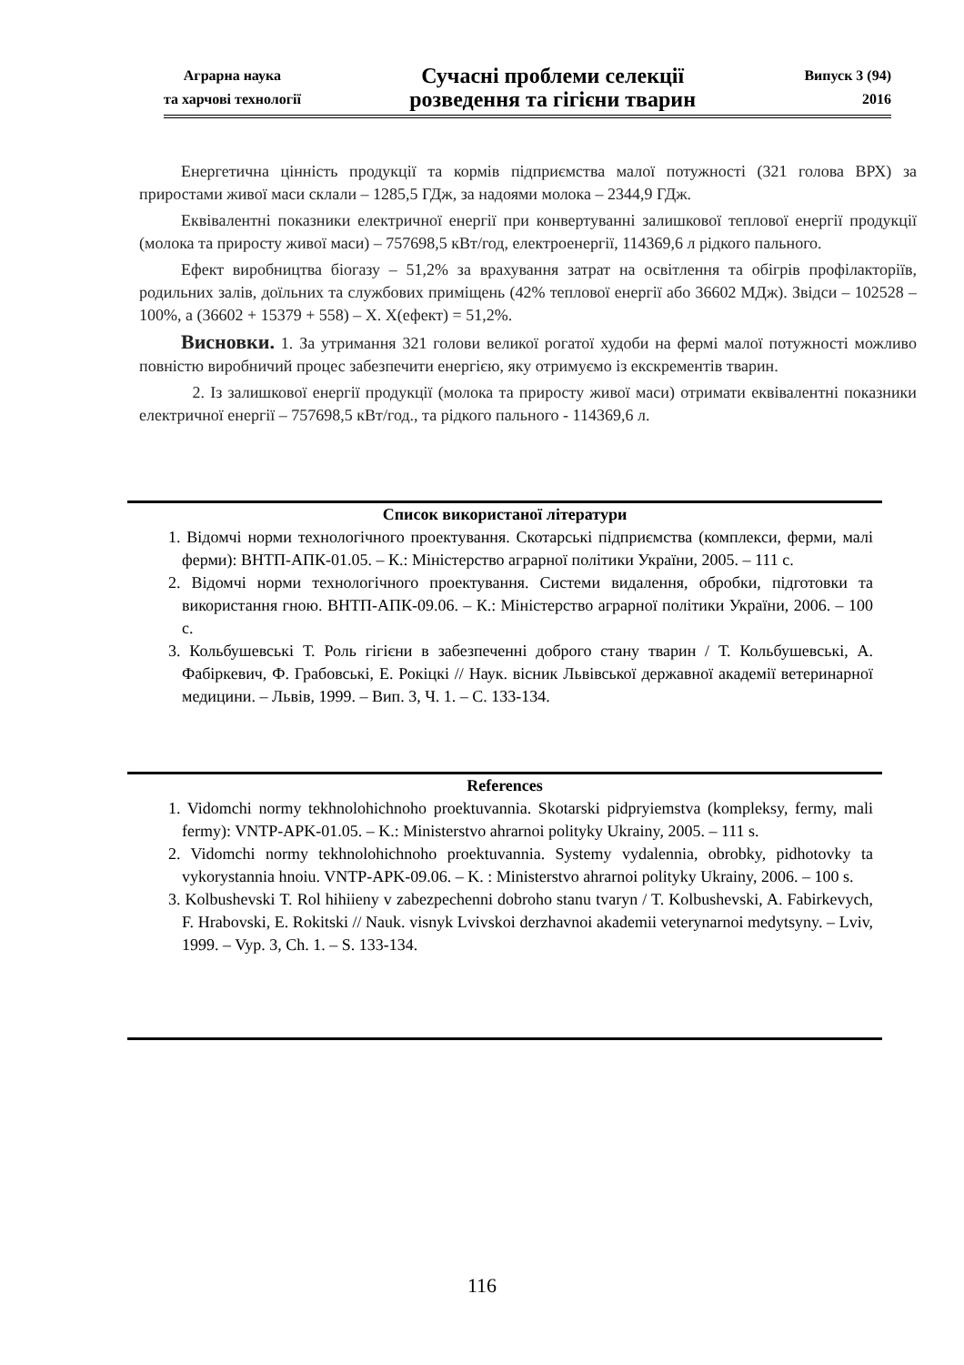Аграрна наука
та харчові технології
Сучасні проблеми селекції
розведення та гігієни тварин
Випуск 3 (94)
2016
Енергетична цінність продукції та кормів підприємства малої потужності (321 голова ВРХ) за приростами живої маси склали – 1285,5 ГДж, за надоями молока – 2344,9 ГДж.
Еквівалентні показники електричної енергії при конвертуванні залишкової теплової енергії продукції (молока та приросту живої маси) – 757698,5 кВт/год, електроенергії, 114369,6 л рідкого пального.
Ефект виробництва біогазу – 51,2% за врахування затрат на освітлення та обігрів профілакторіїв, родильних залів, доїльних та службових приміщень (42% теплової енергії або 36602 МДж). Звідси – 102528 – 100%, а (36602 + 15379 + 558) – Х. Х(ефект) = 51,2%.
Висновки. 1. За утримання 321 голови великої рогатої худоби на фермі малої потужності можливо повністю виробничий процес забезпечити енергією, яку отримуємо із екскрементів тварин.
2. Із залишкової енергії продукції (молока та приросту живої маси) отримати еквівалентні показники електричної енергії – 757698,5 кВт/год., та рідкого пального - 114369,6 л.
Список використаної літератури
1. Відомчі норми технологічного проектування. Скотарські підприємства (комплекси, ферми, малі ферми): ВНТП-АПК-01.05. – К.: Міністерство аграрної політики України, 2005. – 111 с.
2. Відомчі норми технологічного проектування. Системи видалення, обробки, підготовки та використання гною. ВНТП-АПК-09.06. – К.: Міністерство аграрної політики України, 2006. – 100 с.
3. Кольбушевські Т. Роль гігієни в забезпеченні доброго стану тварин / Т. Кольбушевські, А. Фабіркевич, Ф. Грабовські, Е. Рокіцкі // Наук. вісник Львівської державної академії ветеринарної медицини. – Львів, 1999. – Вип. 3, Ч. 1. – С. 133-134.
References
1. Vidomchi normy tekhnolohichnoho proektuvannia. Skotarski pidpryiemstva (kompleksy, fermy, mali fermy): VNTP-APK-01.05. – K.: Ministerstvo ahrarnoi polityky Ukrainy, 2005. – 111 s.
2. Vidomchi normy tekhnolohichnoho proektuvannia. Systemy vydalennia, obrobky, pidhotovky ta vykorystannia hnoiu. VNTP-APK-09.06. – K. : Ministerstvo ahrarnoi polityky Ukrainy, 2006. – 100 s.
3. Kolbushevski T. Rol hihiieny v zabezpechenni dobroho stanu tvaryn / T. Kolbushevski, A. Fabirkevych, F. Hrabovski, E. Rokitski // Nauk. visnyk Lvivskoi derzhavnoi akademii veterynarnoi medytsyny. – Lviv, 1999. – Vyp. 3, Ch. 1. – S. 133-134.
116